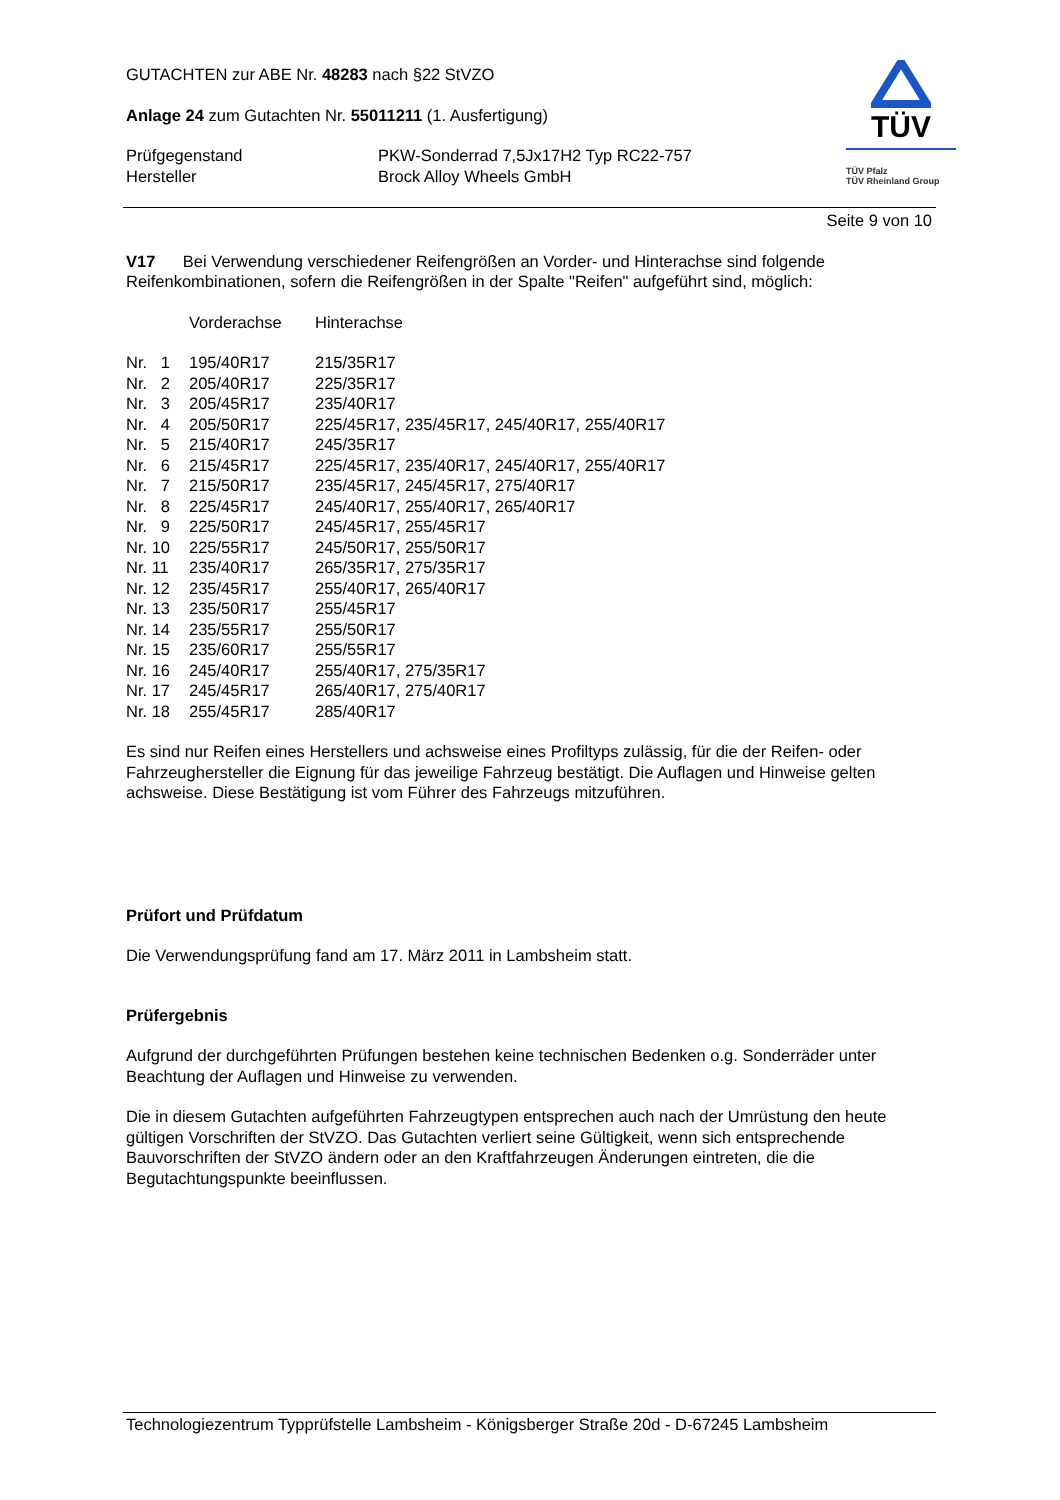TÜV
TÜV Pfalz
TÜV Rheinland Group
GUTACHTEN zur ABE Nr. 48283 nach §22 StVZO
Anlage 24 zum Gutachten Nr. 55011211 (1. Ausfertigung)
| Prüfgegenstand | PKW-Sonderrad 7,5Jx17H2 Typ RC22-757 |
| Hersteller | Brock Alloy Wheels GmbH |
Seite 9 von 10
V17 Bei Verwendung verschiedener Reifengrößen an Vorder- und Hinterachse sind folgende Reifenkombinationen, sofern die Reifengrößen in der Spalte "Reifen" aufgeführt sind, möglich:
| | Vorderachse | Hinterachse |
| Nr. 1 | 195/40R17 | 215/35R17 |
| Nr. 2 | 205/40R17 | 225/35R17 |
| Nr. 3 | 205/45R17 | 235/40R17 |
| Nr. 4 | 205/50R17 | 225/45R17, 235/45R17, 245/40R17, 255/40R17 |
| Nr. 5 | 215/40R17 | 245/35R17 |
| Nr. 6 | 215/45R17 | 225/45R17, 235/40R17, 245/40R17, 255/40R17 |
| Nr. 7 | 215/50R17 | 235/45R17, 245/45R17, 275/40R17 |
| Nr. 8 | 225/45R17 | 245/40R17, 255/40R17, 265/40R17 |
| Nr. 9 | 225/50R17 | 245/45R17, 255/45R17 |
| Nr. 10 | 225/55R17 | 245/50R17, 255/50R17 |
| Nr. 11 | 235/40R17 | 265/35R17, 275/35R17 |
| Nr. 12 | 235/45R17 | 255/40R17, 265/40R17 |
| Nr. 13 | 235/50R17 | 255/45R17 |
| Nr. 14 | 235/55R17 | 255/50R17 |
| Nr. 15 | 235/60R17 | 255/55R17 |
| Nr. 16 | 245/40R17 | 255/40R17, 275/35R17 |
| Nr. 17 | 245/45R17 | 265/40R17, 275/40R17 |
| Nr. 18 | 255/45R17 | 285/40R17 |
Es sind nur Reifen eines Herstellers und achsweise eines Profiltyps zulässig, für die der Reifen- oder Fahrzeughersteller die Eignung für das jeweilige Fahrzeug bestätigt. Die Auflagen und Hinweise gelten achsweise. Diese Bestätigung ist vom Führer des Fahrzeugs mitzuführen.
Prüfort und Prüfdatum
Die Verwendungsprüfung fand am 17. März 2011 in Lambsheim statt.
Prüfergebnis
Aufgrund der durchgeführten Prüfungen bestehen keine technischen Bedenken o.g. Sonderräder unter Beachtung der Auflagen und Hinweise zu verwenden.
Die in diesem Gutachten aufgeführten Fahrzeugtypen entsprechen auch nach der Umrüstung den heute gültigen Vorschriften der StVZO. Das Gutachten verliert seine Gültigkeit, wenn sich entsprechende Bauvorschriften der StVZO ändern oder an den Kraftfahrzeugen Änderungen eintreten, die die Begutachtungspunkte beeinflussen.
Technologiezentrum Typprüfstelle Lambsheim - Königsberger Straße 20d - D-67245 Lambsheim